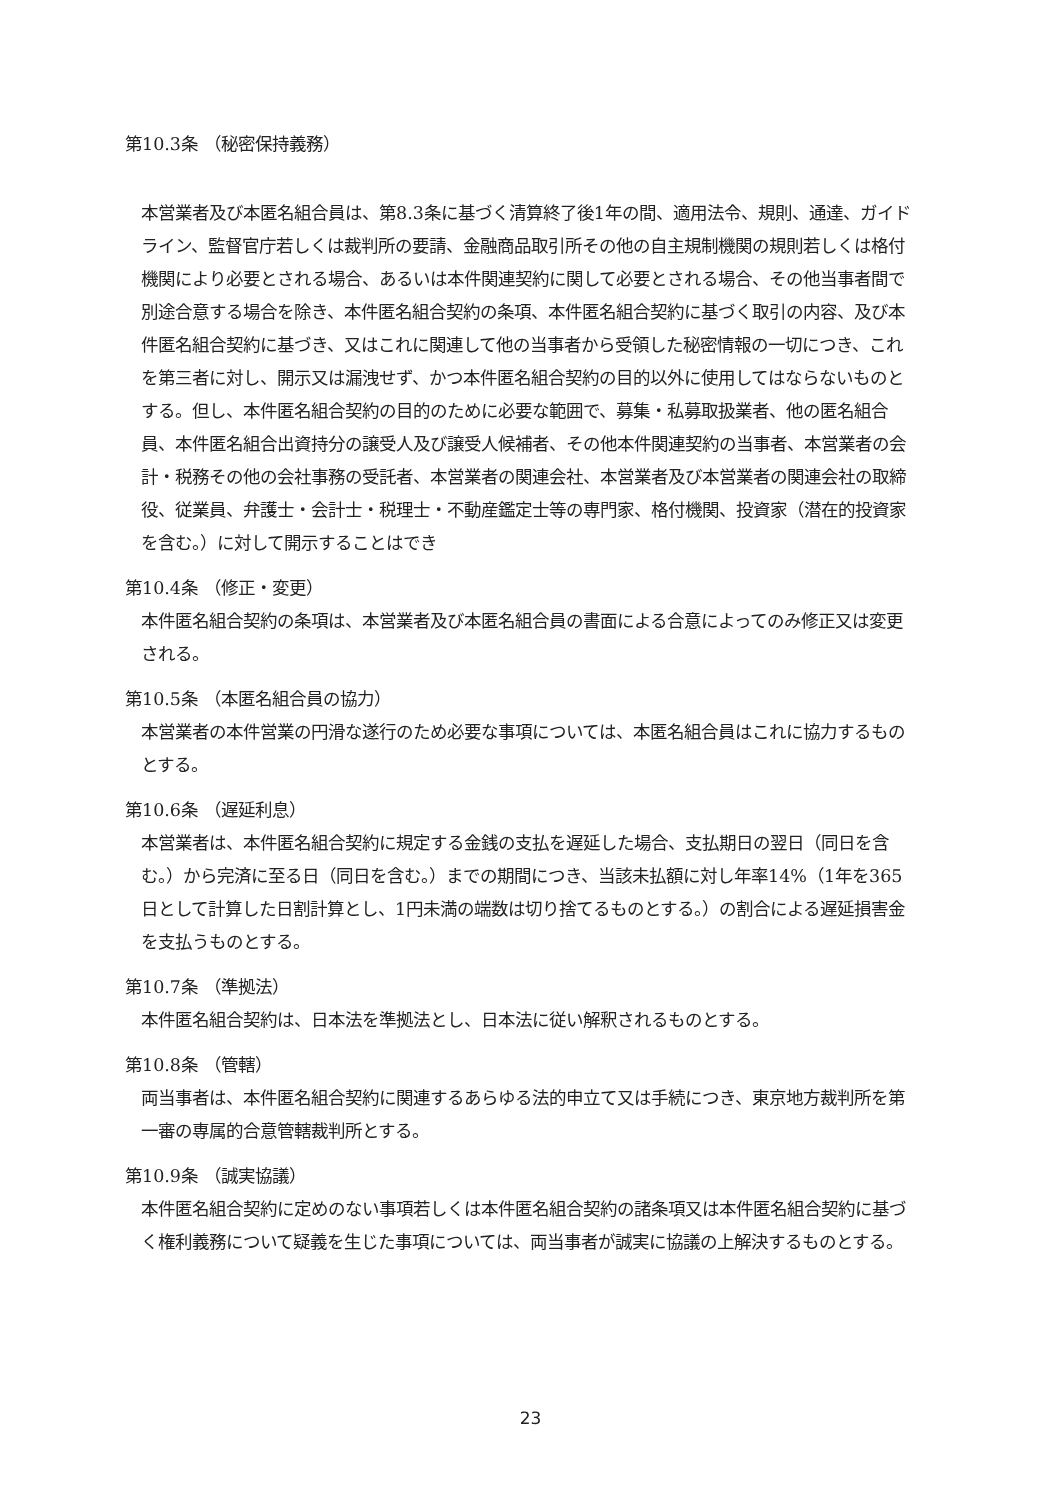第10.3条 （秘密保持義務）
本営業者及び本匿名組合員は、第8.3条に基づく清算終了後1年の間、適用法令、規則、通達、ガイドライン、監督官庁若しくは裁判所の要請、金融商品取引所その他の自主規制機関の規則若しくは格付機関により必要とされる場合、あるいは本件関連契約に関して必要とされる場合、その他当事者間で別途合意する場合を除き、本件匿名組合契約の条項、本件匿名組合契約に基づく取引の内容、及び本件匿名組合契約に基づき、又はこれに関連して他の当事者から受領した秘密情報の一切につき、これを第三者に対し、開示又は漏洩せず、かつ本件匿名組合契約の目的以外に使用してはならないものとする。但し、本件匿名組合契約の目的のために必要な範囲で、募集・私募取扱業者、他の匿名組合員、本件匿名組合出資持分の譲受人及び譲受人候補者、その他本件関連契約の当事者、本営業者の会計・税務その他の会社事務の受託者、本営業者の関連会社、本営業者及び本営業者の関連会社の取締役、従業員、弁護士・会計士・税理士・不動産鑑定士等の専門家、格付機関、投資家（潜在的投資家を含む。）に対して開示することはでき
第10.4条 （修正・変更）
本件匿名組合契約の条項は、本営業者及び本匿名組合員の書面による合意によってのみ修正又は変更される。
第10.5条 （本匿名組合員の協力）
本営業者の本件営業の円滑な遂行のため必要な事項については、本匿名組合員はこれに協力するものとする。
第10.6条 （遅延利息）
本営業者は、本件匿名組合契約に規定する金銭の支払を遅延した場合、支払期日の翌日（同日を含む。）から完済に至る日（同日を含む。）までの期間につき、当該未払額に対し年率14%（1年を365日として計算した日割計算とし、1円未満の端数は切り捨てるものとする。）の割合による遅延損害金を支払うものとする。
第10.7条 （準拠法）
本件匿名組合契約は、日本法を準拠法とし、日本法に従い解釈されるものとする。
第10.8条 （管轄）
両当事者は、本件匿名組合契約に関連するあらゆる法的申立て又は手続につき、東京地方裁判所を第一審の専属的合意管轄裁判所とする。
第10.9条 （誠実協議）
本件匿名組合契約に定めのない事項若しくは本件匿名組合契約の諸条項又は本件匿名組合契約に基づく権利義務について疑義を生じた事項については、両当事者が誠実に協議の上解決するものとする。
23